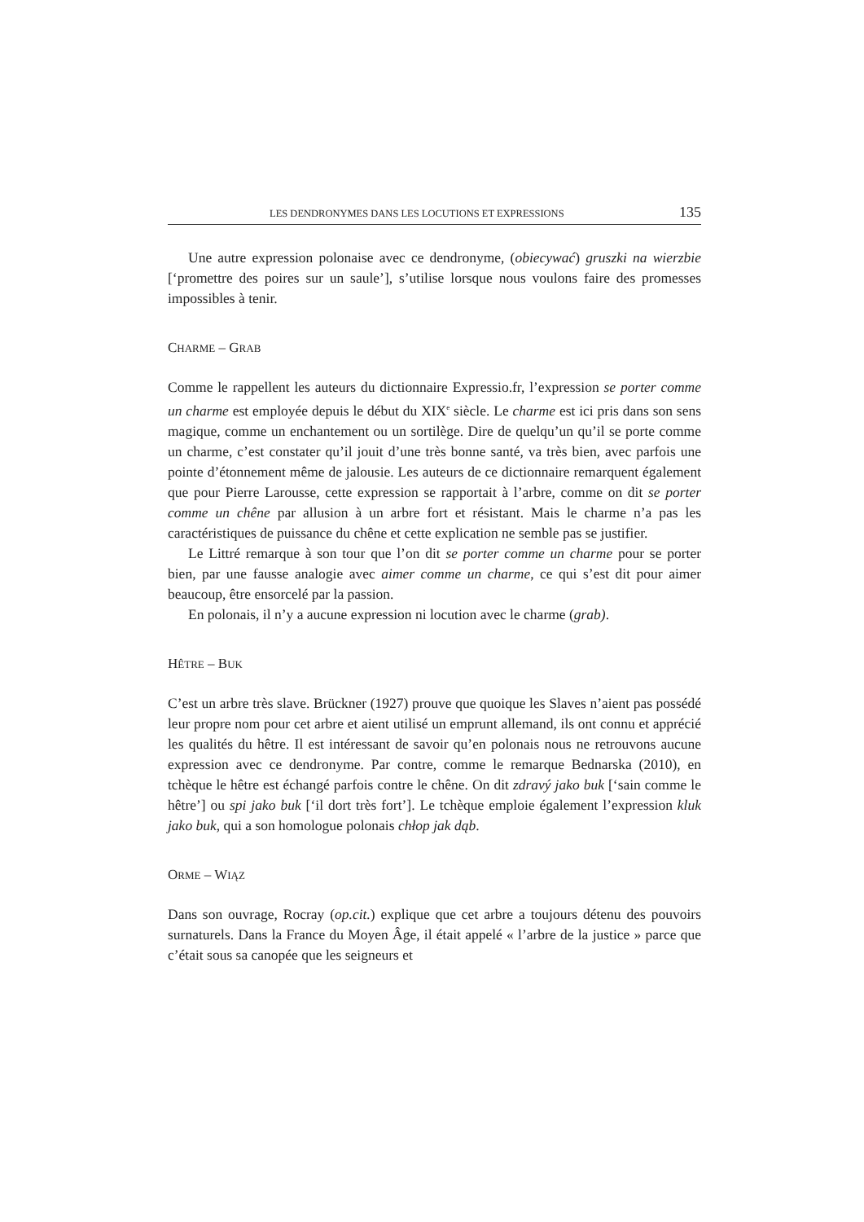LES DENDRONYMES DANS LES LOCUTIONS ET EXPRESSIONS 135
Une autre expression polonaise avec ce dendronyme, (obiecywać) gruszki na wierzbie [‘promettre des poires sur un saule’], s’utilise lorsque nous voulons faire des promesses impossibles à tenir.
CHARME – GRAB
Comme le rappellent les auteurs du dictionnaire Expressio.fr, l’expression se porter comme un charme est employée depuis le début du XIX<sup>e</sup> siècle. Le charme est ici pris dans son sens magique, comme un enchantement ou un sortilège. Dire de quelqu’un qu’il se porte comme un charme, c’est constater qu’il jouit d’une très bonne santé, va très bien, avec parfois une pointe d’étonnement même de jalousie. Les auteurs de ce dictionnaire remarquent également que pour Pierre Larousse, cette expression se rapportait à l’arbre, comme on dit se porter comme un chêne par allusion à un arbre fort et résistant. Mais le charme n’a pas les caractéristiques de puissance du chêne et cette explication ne semble pas se justifier.
Le Littré remarque à son tour que l’on dit se porter comme un charme pour se porter bien, par une fausse analogie avec aimer comme un charme, ce qui s’est dit pour aimer beaucoup, être ensorcelé par la passion.
En polonais, il n’y a aucune expression ni locution avec le charme (grab).
HÊTRE – BUK
C’est un arbre très slave. Brückner (1927) prouve que quoique les Slaves n’aient pas possédé leur propre nom pour cet arbre et aient utilisé un emprunt allemand, ils ont connu et apprécié les qualités du hêtre. Il est intéressant de savoir qu’en polonais nous ne retrouvons aucune expression avec ce dendronyme. Par contre, comme le remarque Bednarska (2010), en tchèque le hêtre est échangé parfois contre le chêne. On dit zdravý jako buk [‘sain comme le hêtre’] ou spi jako buk [‘il dort très fort’]. Le tchèque emploie également l’expression kluk jako buk, qui a son homologue polonais chłop jak dąb.
ORME – WIĄZ
Dans son ouvrage, Rocray (op.cit.) explique que cet arbre a toujours détenu des pouvoirs surnaturels. Dans la France du Moyen Âge, il était appelé « l’arbre de la justice » parce que c’était sous sa canopée que les seigneurs et